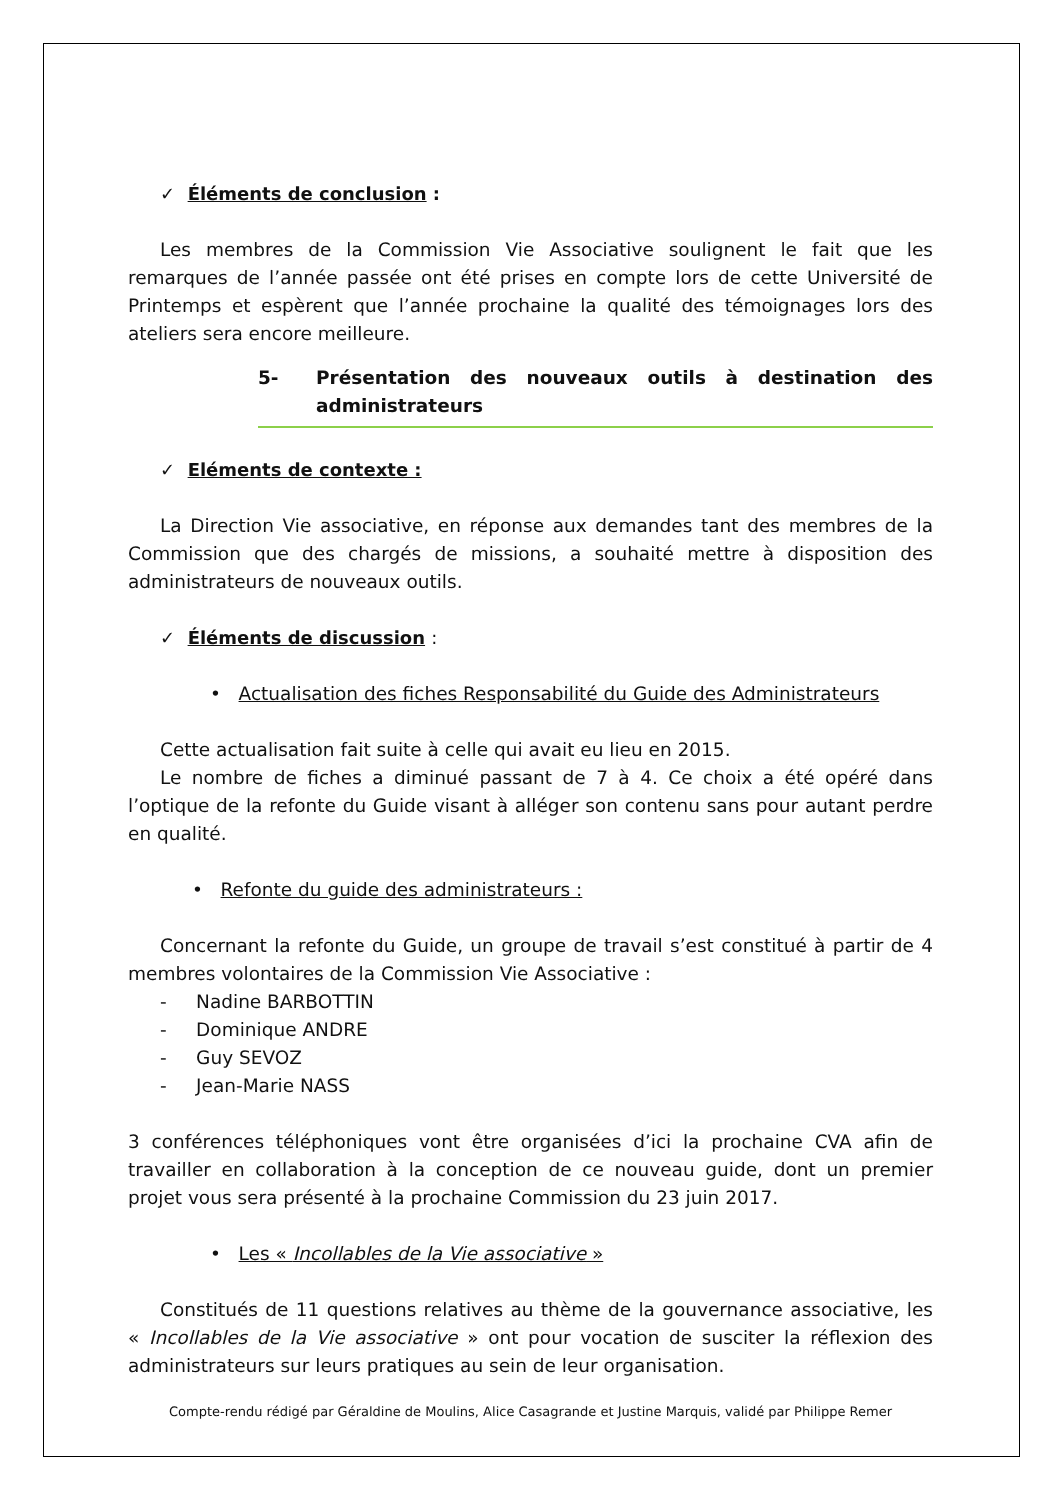✓ Éléments de conclusion :
Les membres de la Commission Vie Associative soulignent le fait que les remarques de l’année passée ont été prises en compte lors de cette Université de Printemps et espèrent que l’année prochaine la qualité des témoignages lors des ateliers sera encore meilleure.
5- Présentation des nouveaux outils à destination des administrateurs
✓ Eléments de contexte :
La Direction Vie associative, en réponse aux demandes tant des membres de la Commission que des chargés de missions, a souhaité mettre à disposition des administrateurs de nouveaux outils.
✓ Éléments de discussion :
• Actualisation des fiches Responsabilité du Guide des Administrateurs
Cette actualisation fait suite à celle qui avait eu lieu en 2015.
Le nombre de fiches a diminué passant de 7 à 4. Ce choix a été opéré dans l’optique de la refonte du Guide visant à alléger son contenu sans pour autant perdre en qualité.
• Refonte du guide des administrateurs :
Concernant la refonte du Guide, un groupe de travail s’est constitué à partir de 4 membres volontaires de la Commission Vie Associative :
- Nadine BARBOTTIN
- Dominique ANDRE
- Guy SEVOZ
- Jean-Marie NASS
3 conférences téléphoniques vont être organisées d’ici la prochaine CVA afin de travailler en collaboration à la conception de ce nouveau guide, dont un premier projet vous sera présenté à la prochaine Commission du 23 juin 2017.
• Les « Incollables de la Vie associative »
Constitués de 11 questions relatives au thème de la gouvernance associative, les « Incollables de la Vie associative » ont pour vocation de susciter la réflexion des administrateurs sur leurs pratiques au sein de leur organisation.
Compte-rendu rédigé par Géraldine de Moulins, Alice Casagrande et Justine Marquis, validé par Philippe Remer